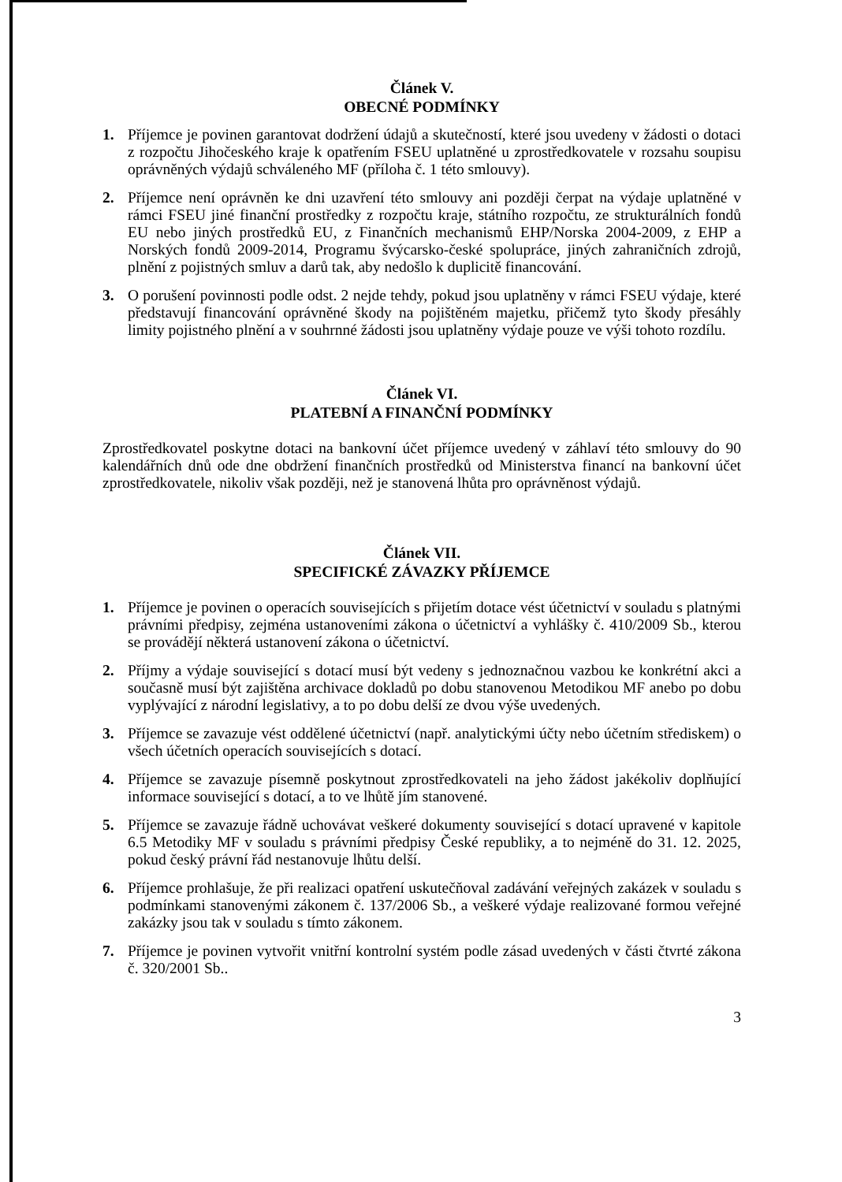Článek V.
OBECNÉ PODMÍNKY
1. Příjemce je povinen garantovat dodržení údajů a skutečností, které jsou uvedeny v žádosti o dotaci z rozpočtu Jihočeského kraje k opatřením FSEU uplatněné u zprostředkovatele v rozsahu soupisu oprávněných výdajů schváleného MF (příloha č. 1 této smlouvy).
2. Příjemce není oprávněn ke dni uzavření této smlouvy ani později čerpat na výdaje uplatněné v rámci FSEU jiné finanční prostředky z rozpočtu kraje, státního rozpočtu, ze strukturálních fondů EU nebo jiných prostředků EU, z Finančních mechanismů EHP/Norska 2004-2009, z EHP a Norských fondů 2009-2014, Programu švýcarsko-české spolupráce, jiných zahraničních zdrojů, plnění z pojistných smluv a darů tak, aby nedošlo k duplicitě financování.
3. O porušení povinnosti podle odst. 2 nejde tehdy, pokud jsou uplatněny v rámci FSEU výdaje, které představují financování oprávněné škody na pojištěném majetku, přičemž tyto škody přesáhly limity pojistného plnění a v souhrnné žádosti jsou uplatněny výdaje pouze ve výši tohoto rozdílu.
Článek VI.
PLATEBNÍ A FINANČNÍ PODMÍNKY
Zprostředkovatel poskytne dotaci na bankovní účet příjemce uvedený v záhlaví této smlouvy do 90 kalendářních dnů ode dne obdržení finančních prostředků od Ministerstva financí na bankovní účet zprostředkovatele, nikoliv však později, než je stanovená lhůta pro oprávněnost výdajů.
Článek VII.
SPECIFICKÉ ZÁVAZKY PŘÍJEMCE
1. Příjemce je povinen o operacích souvisejících s přijetím dotace vést účetnictví v souladu s platnými právními předpisy, zejména ustanoveními zákona o účetnictví a vyhlášky č. 410/2009 Sb., kterou se provádějí některá ustanovení zákona o účetnictví.
2. Příjmy a výdaje související s dotací musí být vedeny s jednoznačnou vazbou ke konkrétní akci a současně musí být zajištěna archivace dokladů po dobu stanovenou Metodikou MF anebo po dobu vyplývající z národní legislativy, a to po dobu delší ze dvou výše uvedených.
3. Příjemce se zavazuje vést oddělené účetnictví (např. analytickými účty nebo účetním střediskem) o všech účetních operacích souvisejících s dotací.
4. Příjemce se zavazuje písemně poskytnout zprostředkovateli na jeho žádost jakékoliv doplňující informace související s dotací, a to ve lhůtě jím stanovené.
5. Příjemce se zavazuje řádně uchovávat veškeré dokumenty související s dotací upravené v kapitole 6.5 Metodiky MF v souladu s právními předpisy České republiky, a to nejméně do 31. 12. 2025, pokud český právní řád nestanovuje lhůtu delší.
6. Příjemce prohlašuje, že při realizaci opatření uskutečňoval zadávání veřejných zakázek v souladu s podmínkami stanovenými zákonem č. 137/2006 Sb., a veškeré výdaje realizované formou veřejné zakázky jsou tak v souladu s tímto zákonem.
7. Příjemce je povinen vytvořit vnitřní kontrolní systém podle zásad uvedených v části čtvrté zákona č. 320/2001 Sb..
3